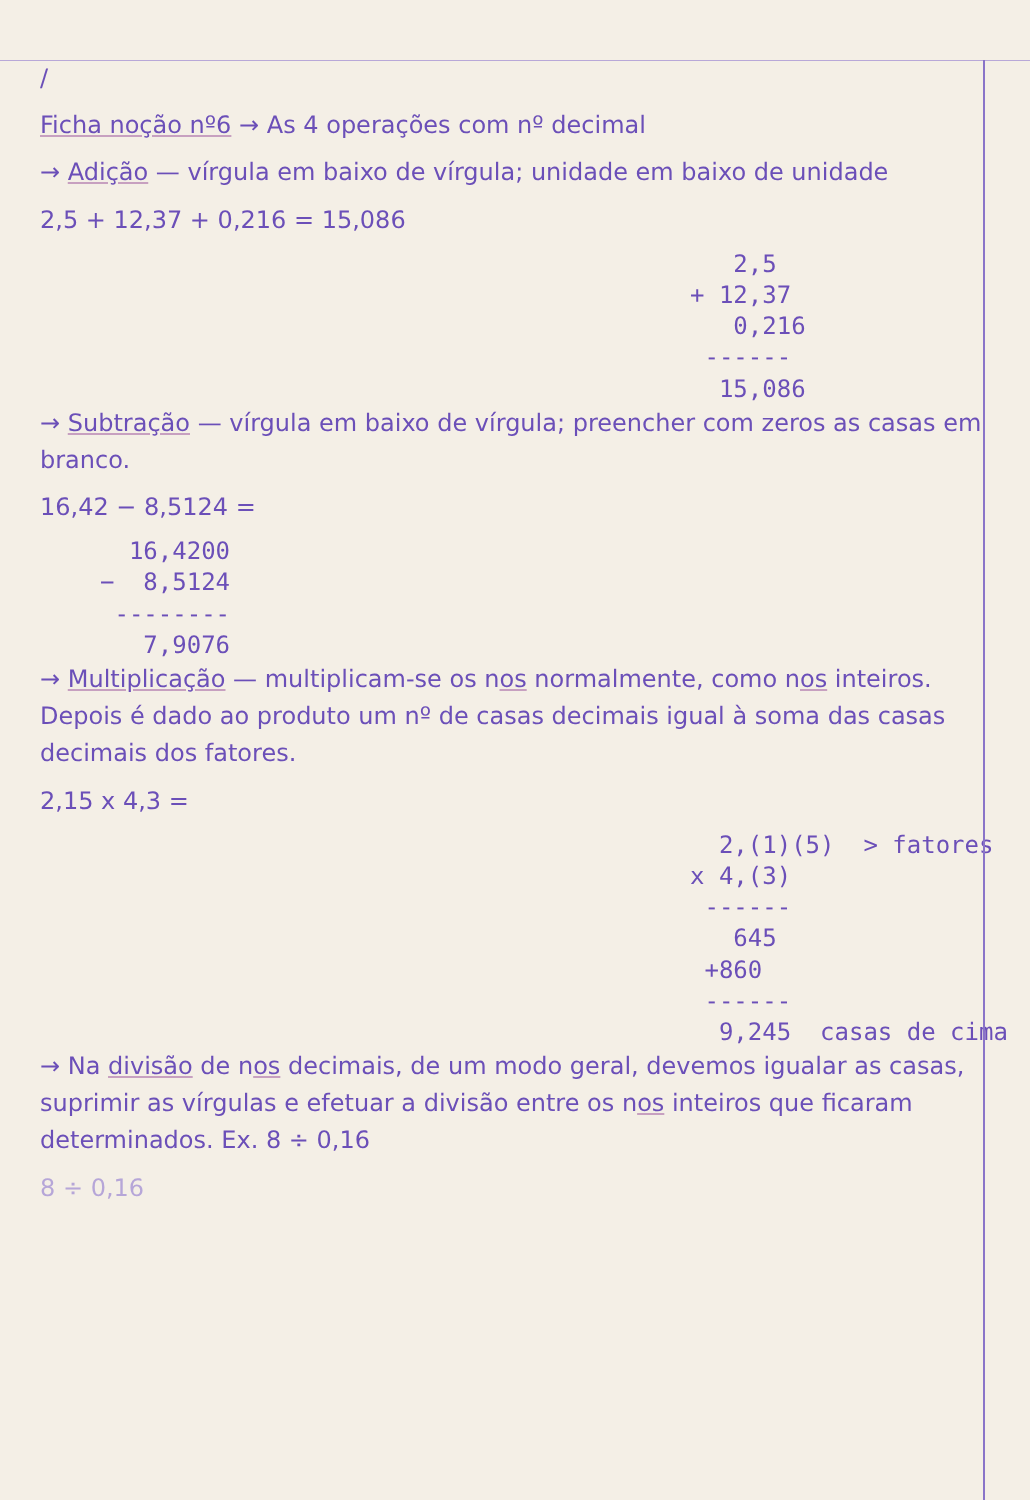/
Ficha noção nº6 → As 4 operações com nº decimal
→ Adição — vírgula em baixo de vírgula; unidade em baixo de unidade
2,5 + 12,37 + 0,216 = 15,086
2,5 + 12,37 0,216 ------ 15,086
→ Subtração — vírgula em baixo de vírgula; preencher com zeros as casas em branco.
16,42 − 8,5124 =
16,4200 − 8,5124 -------- 7,9076
→ Multiplicação — multiplicam-se os nos normalmente, como nos inteiros. Depois é dado ao produto um nº de casas decimais igual à soma das casas decimais dos fatores.
2,15 x 4,3 =
2,(1)(5) > fatores x 4,(3) ------ 645 +860 ------ 9,245 casas de cima
→ Na divisão de nos decimais, de um modo geral, devemos igualar as casas, suprimir as vírgulas e efetuar a divisão entre os nos inteiros que ficaram determinados. Ex. 8 ÷ 0,16
8 ÷ 0,16